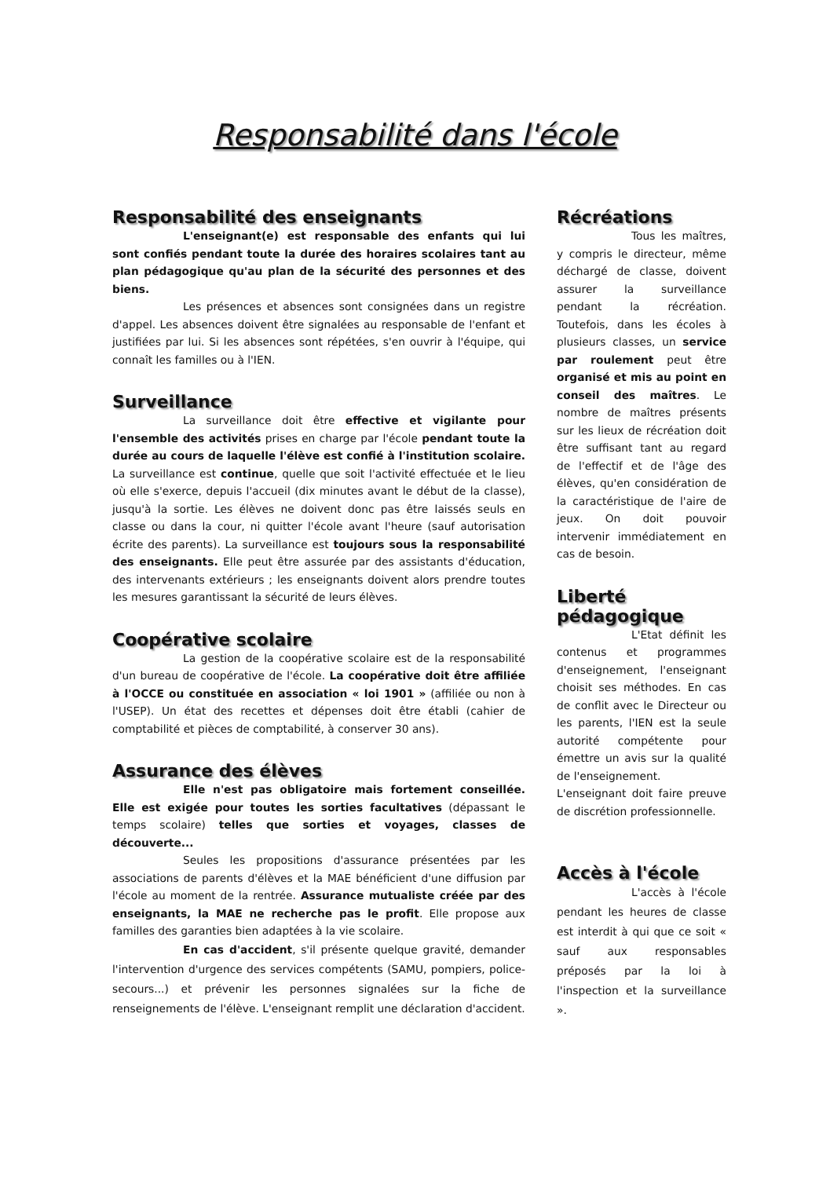Responsabilité dans l'école
Responsabilité des enseignants
L'enseignant(e) est responsable des enfants qui lui sont confiés pendant toute la durée des horaires scolaires tant au plan pédagogique qu'au plan de la sécurité des personnes et des biens.
Les présences et absences sont consignées dans un registre d'appel. Les absences doivent être signalées au responsable de l'enfant et justifiées par lui. Si les absences sont répétées, s'en ouvrir à l'équipe, qui connaît les familles ou à l'IEN.
Surveillance
La surveillance doit être effective et vigilante pour l'ensemble des activités prises en charge par l'école pendant toute la durée au cours de laquelle l'élève est confié à l'institution scolaire. La surveillance est continue, quelle que soit l'activité effectuée et le lieu où elle s'exerce, depuis l'accueil (dix minutes avant le début de la classe), jusqu'à la sortie. Les élèves ne doivent donc pas être laissés seuls en classe ou dans la cour, ni quitter l'école avant l'heure (sauf autorisation écrite des parents). La surveillance est toujours sous la responsabilité des enseignants. Elle peut être assurée par des assistants d'éducation, des intervenants extérieurs ; les enseignants doivent alors prendre toutes les mesures garantissant la sécurité de leurs élèves.
Coopérative scolaire
La gestion de la coopérative scolaire est de la responsabilité d'un bureau de coopérative de l'école. La coopérative doit être affiliée à l'OCCE ou constituée en association « loi 1901 » (affiliée ou non à l'USEP). Un état des recettes et dépenses doit être établi (cahier de comptabilité et pièces de comptabilité, à conserver 30 ans).
Assurance des élèves
Elle n'est pas obligatoire mais fortement conseillée. Elle est exigée pour toutes les sorties facultatives (dépassant le temps scolaire) telles que sorties et voyages, classes de découverte...
Seules les propositions d'assurance présentées par les associations de parents d'élèves et la MAE bénéficient d'une diffusion par l'école au moment de la rentrée. Assurance mutualiste créée par des enseignants, la MAE ne recherche pas le profit. Elle propose aux familles des garanties bien adaptées à la vie scolaire.
En cas d'accident, s'il présente quelque gravité, demander l'intervention d'urgence des services compétents (SAMU, pompiers, police-secours...) et prévenir les personnes signalées sur la fiche de renseignements de l'élève. L'enseignant remplit une déclaration d'accident.
Récréations
Tous les maîtres, y compris le directeur, même déchargé de classe, doivent assurer la surveillance pendant la récréation. Toutefois, dans les écoles à plusieurs classes, un service par roulement peut être organisé et mis au point en conseil des maîtres. Le nombre de maîtres présents sur les lieux de récréation doit être suffisant tant au regard de l'effectif et de l'âge des élèves, qu'en considération de la caractéristique de l'aire de jeux. On doit pouvoir intervenir immédiatement en cas de besoin.
Liberté pédagogique
L'Etat définit les contenus et programmes d'enseignement, l'enseignant choisit ses méthodes. En cas de conflit avec le Directeur ou les parents, l'IEN est la seule autorité compétente pour émettre un avis sur la qualité de l'enseignement.
L'enseignant doit faire preuve de discrétion professionnelle.
Accès à l'école
L'accès à l'école pendant les heures de classe est interdit à qui que ce soit « sauf aux responsables préposés par la loi à l'inspection et la surveillance ».